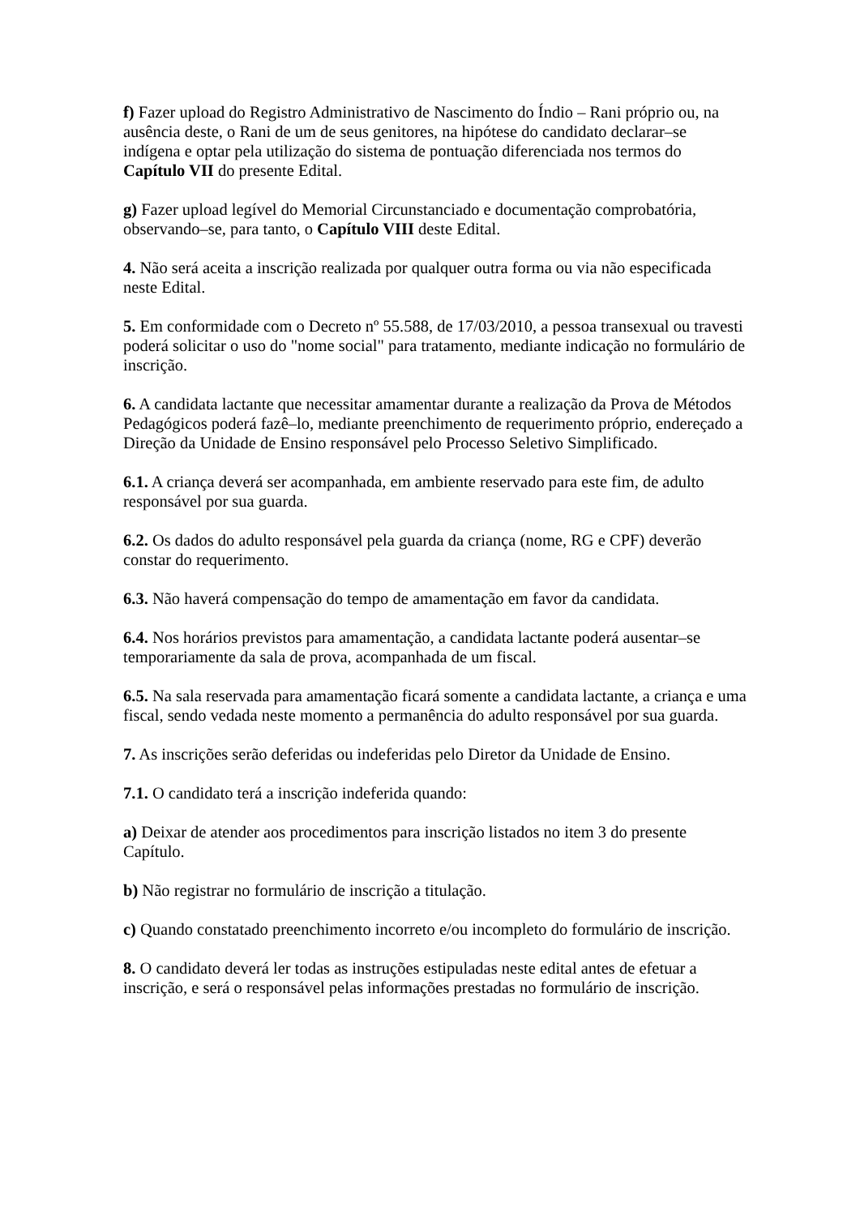f) Fazer upload do Registro Administrativo de Nascimento do Índio – Rani próprio ou, na ausência deste, o Rani de um de seus genitores, na hipótese do candidato declarar–se indígena e optar pela utilização do sistema de pontuação diferenciada nos termos do Capítulo VII do presente Edital.
g) Fazer upload legível do Memorial Circunstanciado e documentação comprobatória, observando–se, para tanto, o Capítulo VIII deste Edital.
4. Não será aceita a inscrição realizada por qualquer outra forma ou via não especificada neste Edital.
5. Em conformidade com o Decreto nº 55.588, de 17/03/2010, a pessoa transexual ou travesti poderá solicitar o uso do "nome social" para tratamento, mediante indicação no formulário de inscrição.
6. A candidata lactante que necessitar amamentar durante a realização da Prova de Métodos Pedagógicos poderá fazê–lo, mediante preenchimento de requerimento próprio, endereçado a Direção da Unidade de Ensino responsável pelo Processo Seletivo Simplificado.
6.1. A criança deverá ser acompanhada, em ambiente reservado para este fim, de adulto responsável por sua guarda.
6.2. Os dados do adulto responsável pela guarda da criança (nome, RG e CPF) deverão constar do requerimento.
6.3. Não haverá compensação do tempo de amamentação em favor da candidata.
6.4. Nos horários previstos para amamentação, a candidata lactante poderá ausentar–se temporariamente da sala de prova, acompanhada de um fiscal.
6.5. Na sala reservada para amamentação ficará somente a candidata lactante, a criança e uma fiscal, sendo vedada neste momento a permanência do adulto responsável por sua guarda.
7. As inscrições serão deferidas ou indeferidas pelo Diretor da Unidade de Ensino.
7.1. O candidato terá a inscrição indeferida quando:
a) Deixar de atender aos procedimentos para inscrição listados no item 3 do presente Capítulo.
b) Não registrar no formulário de inscrição a titulação.
c) Quando constatado preenchimento incorreto e/ou incompleto do formulário de inscrição.
8. O candidato deverá ler todas as instruções estipuladas neste edital antes de efetuar a inscrição, e será o responsável pelas informações prestadas no formulário de inscrição.